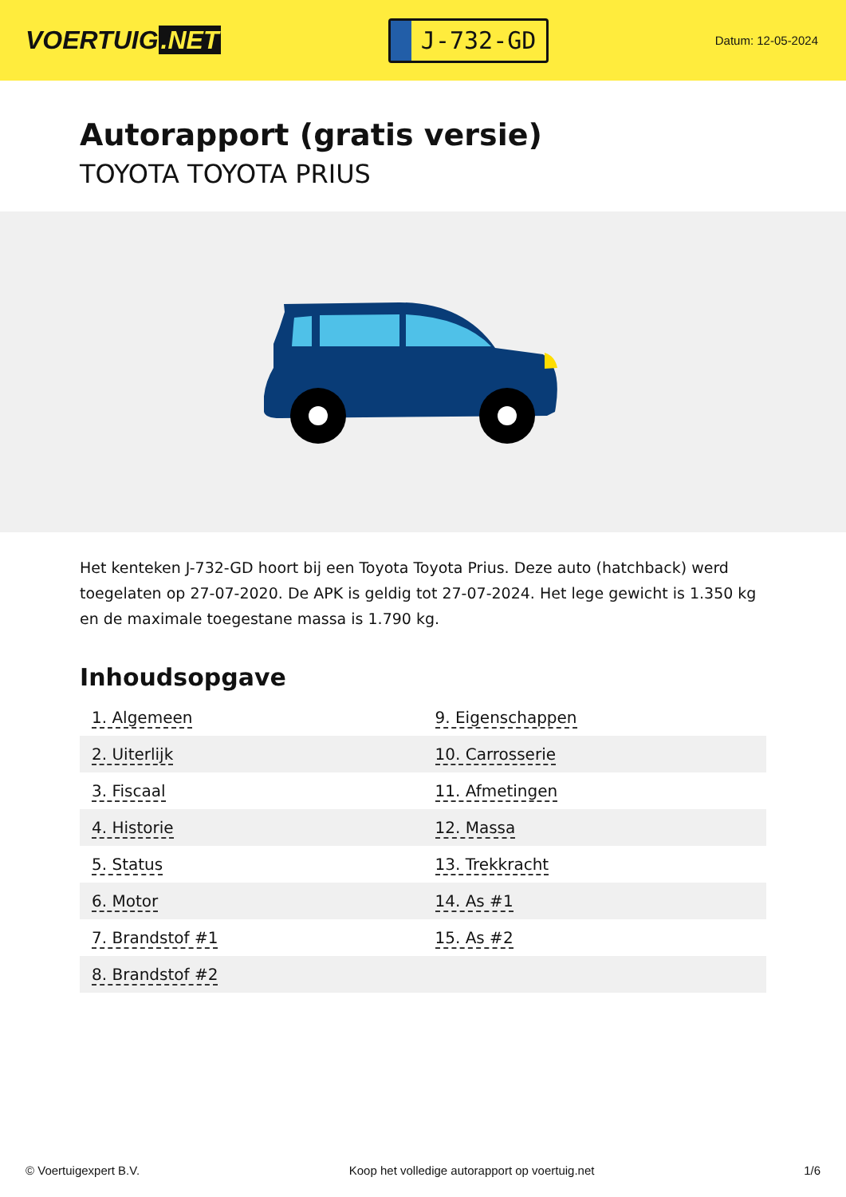VOERTUIG.NET
J-732-GD
Datum: 12-05-2024
Autorapport (gratis versie)
TOYOTA TOYOTA PRIUS
Het kenteken J-732-GD hoort bij een Toyota Toyota Prius. Deze auto (hatchback) werd toegelaten op 27-07-2020. De APK is geldig tot 27-07-2024. Het lege gewicht is 1.350 kg en de maximale toegestane massa is 1.790 kg.
Inhoudsopgave
| 1. Algemeen | 9. Eigenschappen |
| 2. Uiterlijk | 10. Carrosserie |
| 3. Fiscaal | 11. Afmetingen |
| 4. Historie | 12. Massa |
| 5. Status | 13. Trekkracht |
| 6. Motor | 14. As #1 |
| 7. Brandstof #1 | 15. As #2 |
| 8. Brandstof #2 | |
© Voertuigexpert B.V. Koop het volledige autorapport op voertuig.net 1/6